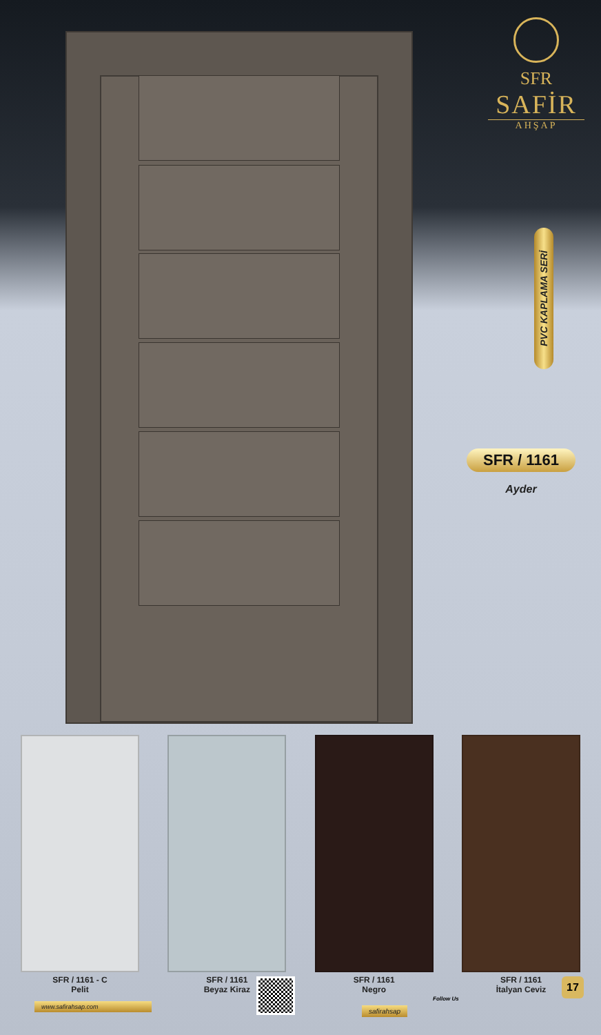SFR
SAFİR
AHŞAP
PVC KAPLAMA SERİ
SFR / 1161
Ayder
SFR / 1161 - C
Pelit
SFR / 1161
Beyaz Kiraz
SFR / 1161
Negro
SFR / 1161
İtalyan Ceviz
www.safirahsap.com
Follow Us
safirahsap
17